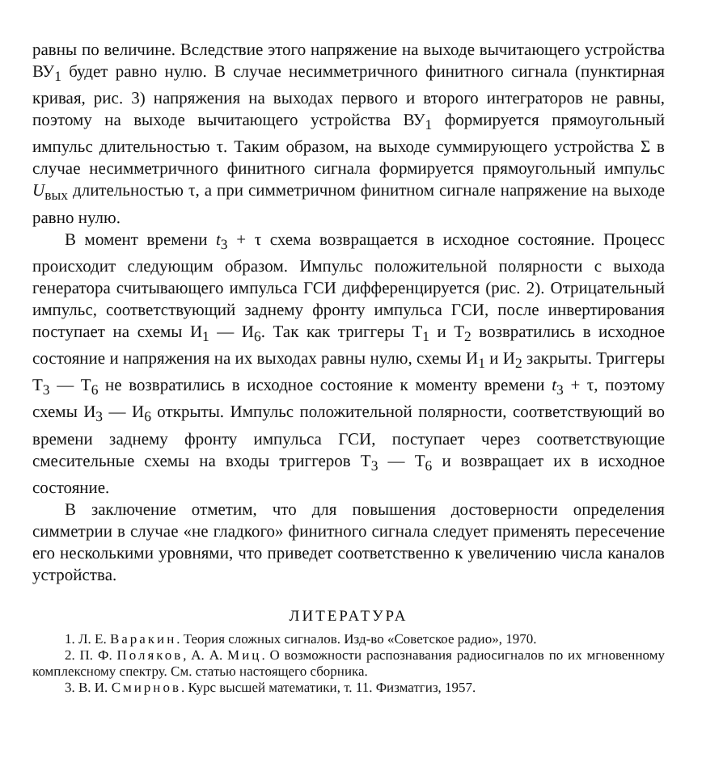равны по величине. Вследствие этого напряжение на выходе вычитающего устройства ВУ<sub>1</sub> будет равно нулю. В случае несимметричного финитного сигнала (пунктирная кривая, рис. 3) напряжения на выходах первого и второго интеграторов не равны, поэтому на выходе вычитающего устройства ВУ<sub>1</sub> формируется прямоугольный импульс длительностью τ. Таким образом, на выходе суммирующего устройства Σ в случае несимметричного финитного сигнала формируется прямоугольный импульс U<sub>вых</sub> длительностью τ, а при симметричном финитном сигнале напряжение на выходе равно нулю.
В момент времени t<sub>3</sub> + τ схема возвращается в исходное состояние. Процесс происходит следующим образом. Импульс положительной полярности с выхода генератора считывающего импульса ГСИ дифференцируется (рис. 2). Отрицательный импульс, соответствующий заднему фронту импульса ГСИ, после инвертирования поступает на схемы И<sub>1</sub> — И<sub>6</sub>. Так как триггеры Т<sub>1</sub> и Т<sub>2</sub> возвратились в исходное состояние и напряжения на их выходах равны нулю, схемы И<sub>1</sub> и И<sub>2</sub> закрыты. Триггеры Т<sub>3</sub> — Т<sub>6</sub> не возвратились в исходное состояние к моменту времени t<sub>3</sub> + τ, поэтому схемы И<sub>3</sub> — И<sub>6</sub> открыты. Импульс положительной полярности, соответствующий во времени заднему фронту импульса ГСИ, поступает через соответствующие смесительные схемы на входы триггеров Т<sub>3</sub> — Т<sub>6</sub> и возвращает их в исходное состояние.
В заключение отметим, что для повышения достоверности определения симметрии в случае «не гладкого» финитного сигнала следует применять пересечение его несколькими уровнями, что приведет соответственно к увеличению числа каналов устройства.
ЛИТЕРАТУРА
1. Л. Е. Варакин. Теория сложных сигналов. Изд-во «Советское радио», 1970.
2. П. Ф. Поляков, А. А. Миц. О возможности распознавания радиосигналов по их мгновенному комплексному спектру. См. статью настоящего сборника.
3. В. И. Смирнов. Курс высшей математики, т. 11. Физматгиз, 1957.